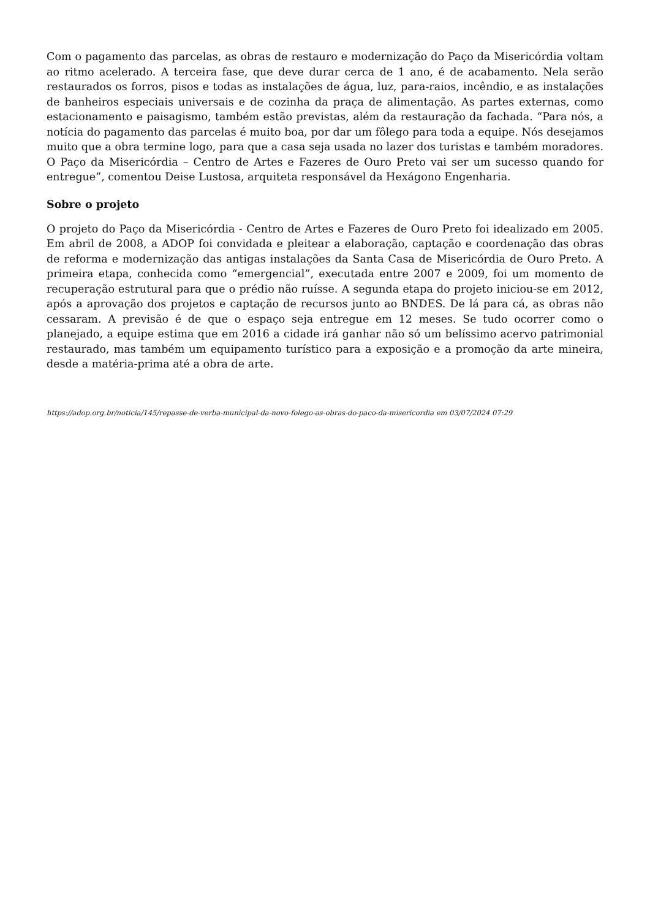Com o pagamento das parcelas, as obras de restauro e modernização do Paço da Misericórdia voltam ao ritmo acelerado. A terceira fase, que deve durar cerca de 1 ano, é de acabamento. Nela serão restaurados os forros, pisos e todas as instalações de água, luz, para-raios, incêndio, e as instalações de banheiros especiais universais e de cozinha da praça de alimentação. As partes externas, como estacionamento e paisagismo, também estão previstas, além da restauração da fachada. “Para nós, a notícia do pagamento das parcelas é muito boa, por dar um fôlego para toda a equipe. Nós desejamos muito que a obra termine logo, para que a casa seja usada no lazer dos turistas e também moradores. O Paço da Misericórdia – Centro de Artes e Fazeres de Ouro Preto vai ser um sucesso quando for entregue”, comentou Deise Lustosa, arquiteta responsável da Hexágono Engenharia.
Sobre o projeto
O projeto do Paço da Misericórdia - Centro de Artes e Fazeres de Ouro Preto foi idealizado em 2005. Em abril de 2008, a ADOP foi convidada e pleitear a elaboração, captação e coordenação das obras de reforma e modernização das antigas instalações da Santa Casa de Misericórdia de Ouro Preto. A primeira etapa, conhecida como “emergencial”, executada entre 2007 e 2009, foi um momento de recuperação estrutural para que o prédio não ruísse. A segunda etapa do projeto iniciou-se em 2012, após a aprovação dos projetos e captação de recursos junto ao BNDES. De lá para cá, as obras não cessaram. A previsão é de que o espaço seja entregue em 12 meses. Se tudo ocorrer como o planejado, a equipe estima que em 2016 a cidade irá ganhar não só um belíssimo acervo patrimonial restaurado, mas também um equipamento turístico para a exposição e a promoção da arte mineira, desde a matéria-prima até a obra de arte.
https://adop.org.br/noticia/145/repasse-de-verba-municipal-da-novo-folego-as-obras-do-paco-da-misericordia em 03/07/2024 07:29